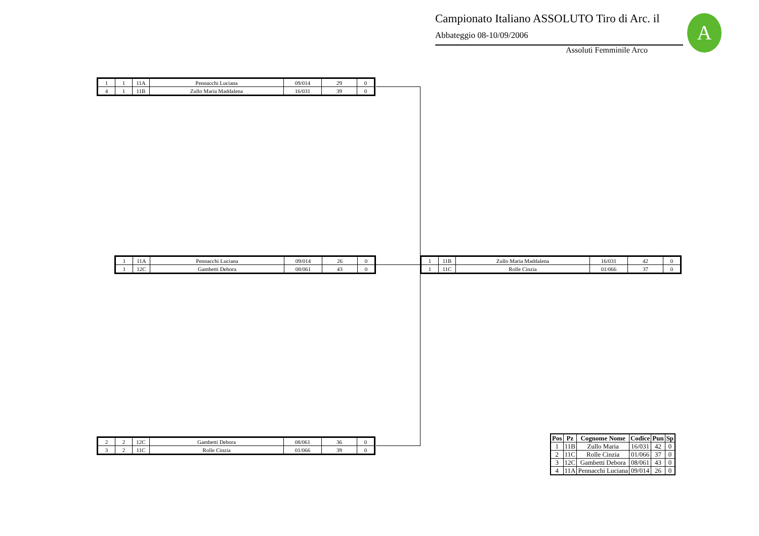Campionato Italiano ASSOLUTO Tiro di Arc. il
Abbateggio 08-10/09/2006
Assoluti Femminile Arco
A
| 1 | 1 | 11A | Pennacchi Luciana | 09/014 | 29 | 0 |
| 4 | 1 | 11B | Zullo Maria Maddalena | 16/031 | 39 | 0 |
| 1 | 11A | Pennacchi Luciana | 09/014 | 26 | 0 |
| 1 | 12C | Gambetti Debora | 08/061 | 43 | 0 |
| 1 | 11B | Zullo Maria Maddalena | 16/031 | 42 | 0 |
| 1 | 11C | Rolle Cinzia | 01/066 | 37 | 0 |
| 2 | 2 | 12C | Gambetti Debora | 08/061 | 36 | 0 |
| 3 | 2 | 11C | Rolle Cinzia | 01/066 | 39 | 0 |
| Pos | Pz | Cognome Nome | Codice | Pun | Sp |
| --- | --- | --- | --- | --- | --- |
| 1 | 11B | Zullo Maria | 16/031 | 42 | 0 |
| 2 | 11C | Rolle Cinzia | 01/066 | 37 | 0 |
| 3 | 12C | Gambetti Debora | 08/061 | 43 | 0 |
| 4 | 11A | Pennacchi Luciana | 09/014 | 26 | 0 |